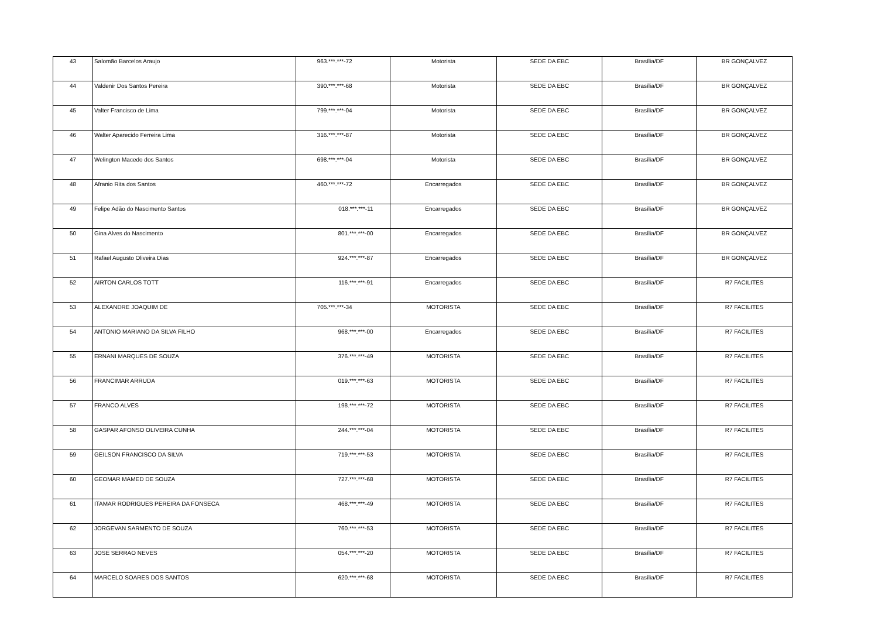| 43 | Salomão Barcelos Araujo | 963.***.***-72 | Motorista | SEDE DA EBC | Brasília/DF | BR GONÇALVEZ |
| 44 | Valdenir Dos Santos Pereira | 390.***.***-68 | Motorista | SEDE DA EBC | Brasília/DF | BR GONÇALVEZ |
| 45 | Valter Francisco de Lima | 799.***.***-04 | Motorista | SEDE DA EBC | Brasília/DF | BR GONÇALVEZ |
| 46 | Walter Aparecido Ferreira Lima | 316.***.***-87 | Motorista | SEDE DA EBC | Brasília/DF | BR GONÇALVEZ |
| 47 | Welington Macedo dos Santos | 698.***.***-04 | Motorista | SEDE DA EBC | Brasília/DF | BR GONÇALVEZ |
| 48 | Afranio Rita dos Santos | 460.***.***-72 | Encarregados | SEDE DA EBC | Brasília/DF | BR GONÇALVEZ |
| 49 | Felipe Adão do Nascimento Santos | 018.***.***-11 | Encarregados | SEDE DA EBC | Brasília/DF | BR GONÇALVEZ |
| 50 | Gina Alves do Nascimento | 801.***.***-00 | Encarregados | SEDE DA EBC | Brasília/DF | BR GONÇALVEZ |
| 51 | Rafael Augusto Oliveira Dias | 924.***.***-87 | Encarregados | SEDE DA EBC | Brasília/DF | BR GONÇALVEZ |
| 52 | AIRTON CARLOS TOTT | 116.***.***-91 | Encarregados | SEDE DA EBC | Brasília/DF | R7 FACILITES |
| 53 | ALEXANDRE JOAQUIM DE | 705.***.***-34 | MOTORISTA | SEDE DA EBC | Brasília/DF | R7 FACILITES |
| 54 | ANTONIO MARIANO DA SILVA FILHO | 968.***.***-00 | Encarregados | SEDE DA EBC | Brasília/DF | R7 FACILITES |
| 55 | ERNANI MARQUES DE SOUZA | 376.***.***-49 | MOTORISTA | SEDE DA EBC | Brasília/DF | R7 FACILITES |
| 56 | FRANCIMAR ARRUDA | 019.***.***-63 | MOTORISTA | SEDE DA EBC | Brasília/DF | R7 FACILITES |
| 57 | FRANCO ALVES | 198.***.***-72 | MOTORISTA | SEDE DA EBC | Brasília/DF | R7 FACILITES |
| 58 | GASPAR AFONSO OLIVEIRA CUNHA | 244.***.***-04 | MOTORISTA | SEDE DA EBC | Brasília/DF | R7 FACILITES |
| 59 | GEILSON FRANCISCO DA SILVA | 719.***.***-53 | MOTORISTA | SEDE DA EBC | Brasília/DF | R7 FACILITES |
| 60 | GEOMAR MAMED DE SOUZA | 727.***.***-68 | MOTORISTA | SEDE DA EBC | Brasília/DF | R7 FACILITES |
| 61 | ITAMAR RODRIGUES PEREIRA DA FONSECA | 468.***.***-49 | MOTORISTA | SEDE DA EBC | Brasília/DF | R7 FACILITES |
| 62 | JORGEVAN SARMENTO DE SOUZA | 760.***.***-53 | MOTORISTA | SEDE DA EBC | Brasília/DF | R7 FACILITES |
| 63 | JOSE SERRAO NEVES | 054.***.***-20 | MOTORISTA | SEDE DA EBC | Brasília/DF | R7 FACILITES |
| 64 | MARCELO SOARES DOS SANTOS | 620.***.***-68 | MOTORISTA | SEDE DA EBC | Brasília/DF | R7 FACILITES |